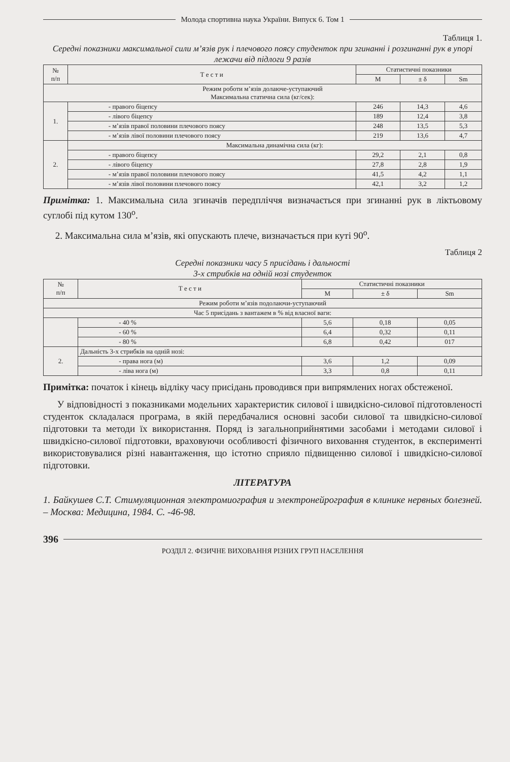Молода спортивна наука України. Випуск 6. Том 1
Таблиця 1.
Середні показники максимальної сили м’язів рук і плечового поясу студенток при згинанні і розгинанні рук в упорі лежачи від підлоги 9 разів
| № п/п | Т е с т и | Статистичні показники | | |
| --- | --- | --- | --- | --- |
| | | M | ± δ | Sm |
| Режим роботи м’язів долаюче-уступаючий Максимальна статична сила (кг/сек): | | | | |
| 1. | - правого біцепсу | 246 | 14,3 | 4,6 |
| | - лівого біцепсу | 189 | 12,4 | 3,8 |
| | - м’язів правої половини плечового поясу | 248 | 13,5 | 5,3 |
| | - м’язів лівої половини плечового поясу | 219 | 13,6 | 4,7 |
| 2. | Максимальна динамічна сила (кг): | | | |
| | - правого біцепсу | 29,2 | 2,1 | 0,8 |
| | - лівого біцепсу | 27,8 | 2,8 | 1,9 |
| | - м’язів правої половини плечового поясу | 41,5 | 4,2 | 1,1 |
| | - м’язів лівої половини плечового поясу | 42,1 | 3,2 | 1,2 |
Примітка: 1. Максимальна сила згиначів передпліччя визначається при згинанні рук в ліктьовому суглобі під кутом 130<sup>о</sup>.
2. Максимальна сила м’язів, які опускають плече, визначається при куті 90<sup>о</sup>.
Таблиця 2
Середні показники часу 5 присідань і дальності
3-х стрибків на одній нозі студенток
| № п/п | Т е с т и | Статистичні показники | | |
| --- | --- | --- | --- | --- |
| | | M | ± δ | Sm |
| Режим роботи м’язів подолаючи-уступаючий | | | | |
| Час 5 присідань з вантажем в % від власної ваги: | | | | |
| | - 40 % | 5,6 | 0,18 | 0,05 |
| | - 60 % | 6,4 | 0,32 | 0,11 |
| | - 80 % | 6,8 | 0,42 | 017 |
| 2. | Дальність 3-х стрибків на одній нозі: | | | |
| | - права нога (м) | 3,6 | 1,2 | 0,09 |
| | - ліва нога (м) | 3,3 | 0,8 | 0,11 |
Примітка: початок і кінець відліку часу присідань проводився при випрямлених ногах обстеженої.
У відповідності з показниками модельних характеристик силової і швидкісно-силової підготовленості студенток складалася програма, в якій передбачалися основні засоби силової та швидкісно-силової підготовки та методи їх використання. Поряд із загальноприйнятими засобами і методами силової і швидкісно-силової підготовки, враховуючи особливості фізичного виховання студенток, в експерименті використовувалися різні навантаження, що істотно сприяло підвищенню силової і швидкісно-силової підготовки.
ЛІТЕРАТУРА
1. Байкушев С.Т. Стимуляционная электромиография и электронейрография в клинике нервных болезней. – Москва: Медицина, 1984. С. -46-98.
396
РОЗДІЛ 2. ФІЗИЧНЕ ВИХОВАННЯ РІЗНИХ ГРУП НАСЕЛЕННЯ